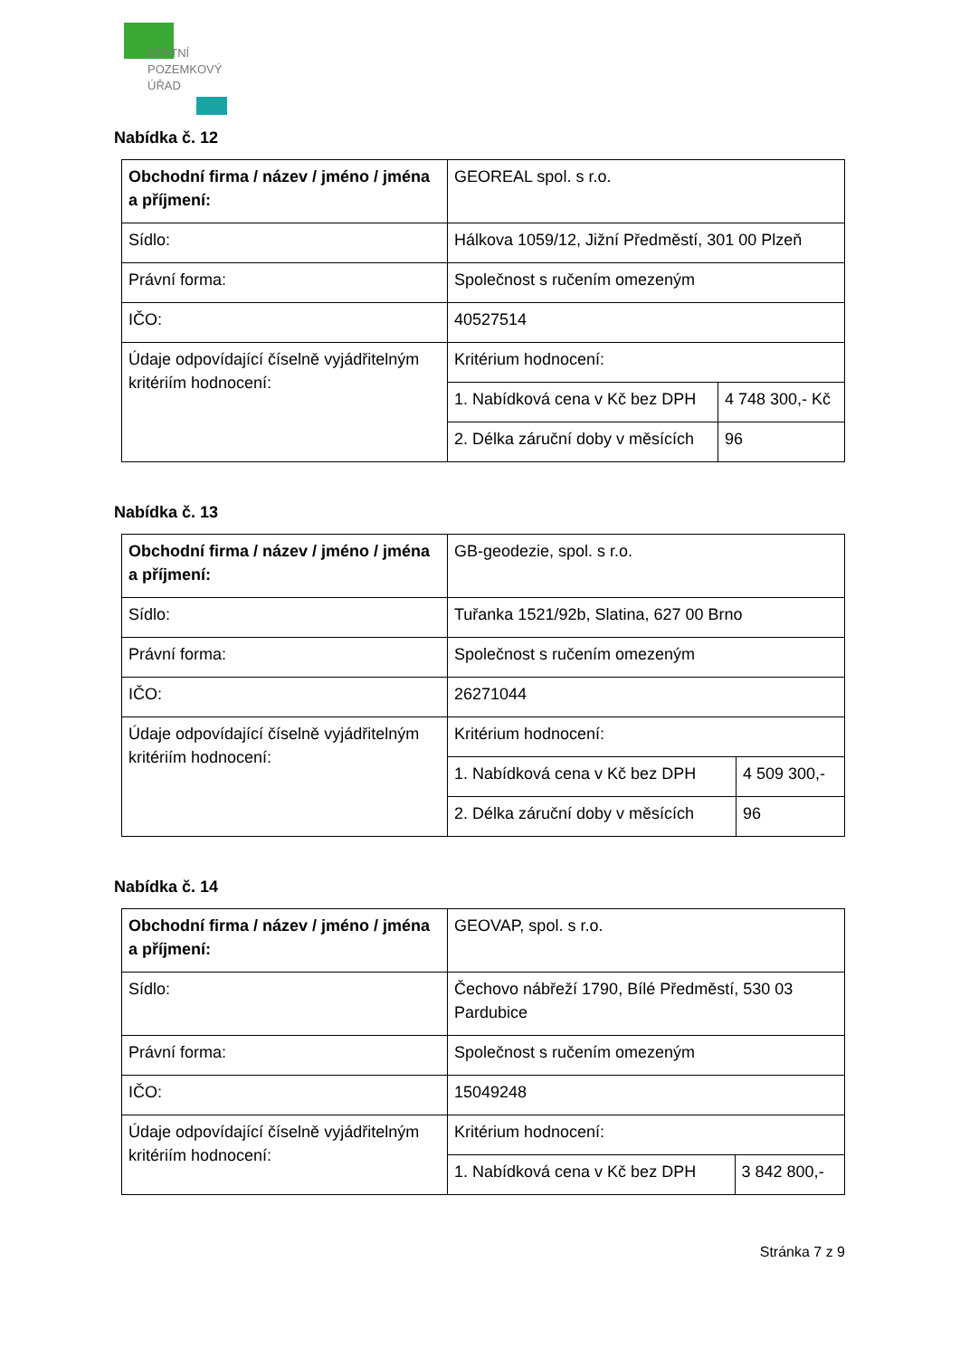STÁTNÍ
POZEMKOVÝ
ÚŘAD
Nabídka č. 12
| Obchodní firma / název / jméno / jména a příjmení: | GEOREAL spol. s r.o. | |
| Sídlo: | Hálkova 1059/12, Jižní Předměstí, 301 00 Plzeň | |
| Právní forma: | Společnost s ručením omezeným | |
| IČO: | 40527514 | |
| Údaje odpovídající číselně vyjádřitelným kritériím hodnocení: | Kritérium hodnocení: | |
| | 1. Nabídková cena v Kč bez DPH | 4 748 300,- Kč |
| | 2. Délka záruční doby v měsících | 96 |
Nabídka č. 13
| Obchodní firma / název / jméno / jména a příjmení: | GB-geodezie, spol. s r.o. | |
| Sídlo: | Tuřanka 1521/92b, Slatina, 627 00 Brno | |
| Právní forma: | Společnost s ručením omezeným | |
| IČO: | 26271044 | |
| Údaje odpovídající číselně vyjádřitelným kritériím hodnocení: | Kritérium hodnocení: | |
| | 1. Nabídková cena v Kč bez DPH | 4 509 300,- |
| | 2. Délka záruční doby v měsících | 96 |
Nabídka č. 14
| Obchodní firma / název / jméno / jména a příjmení: | GEOVAP, spol. s r.o. | |
| Sídlo: | Čechovo nábřeží 1790, Bílé Předměstí, 530 03 Pardubice | |
| Právní forma: | Společnost s ručením omezeným | |
| IČO: | 15049248 | |
| Údaje odpovídající číselně vyjádřitelným kritériím hodnocení: | Kritérium hodnocení: | |
| | 1. Nabídková cena v Kč bez DPH | 3 842 800,- |
Stránka 7 z 9